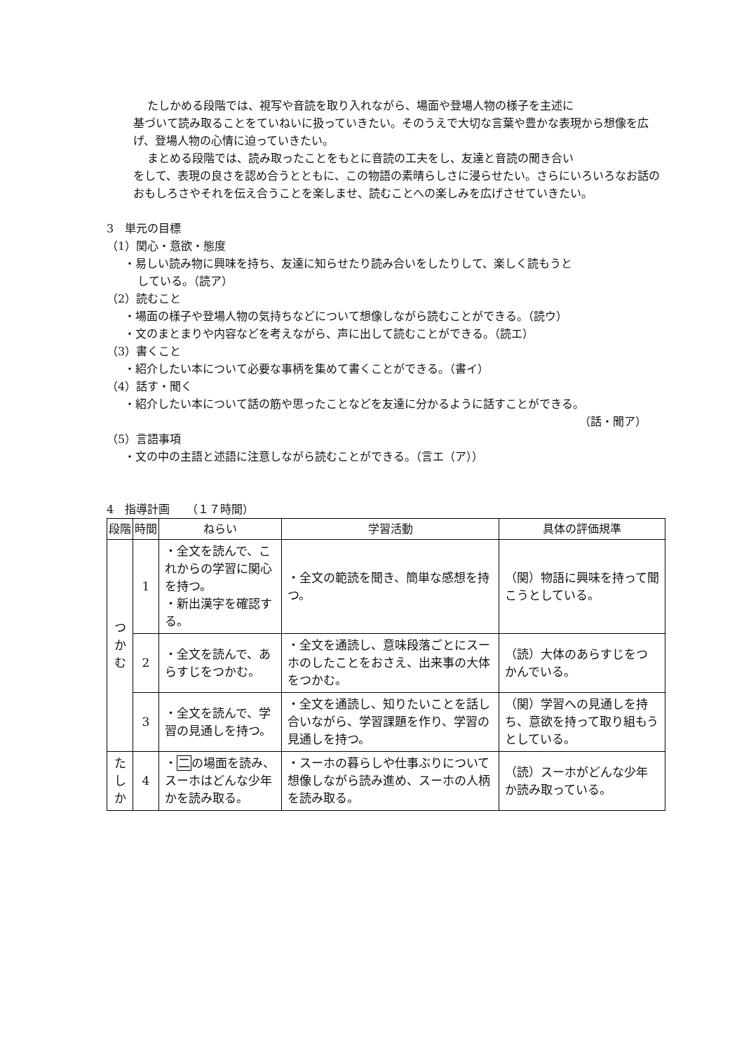たしかめる段階では、視写や音読を取り入れながら、場面や登場人物の様子を主述に
基づいて読み取ることをていねいに扱っていきたい。そのうえで大切な言葉や豊かな表現から想像を広げ、登場人物の心情に迫っていきたい。
まとめる段階では、読み取ったことをもとに音読の工夫をし、友達と音読の聞き合い
をして、表現の良さを認め合うとともに、この物語の素晴らしさに浸らせたい。さらにいろいろなお話のおもしろさやそれを伝え合うことを楽しませ、読むことへの楽しみを広げさせていきたい。
3　単元の目標
（1）関心・意欲・態度
・易しい読み物に興味を持ち、友達に知らせたり読み合いをしたりして、楽しく読もうと
している。（読ア）
（2）読むこと
・場面の様子や登場人物の気持ちなどについて想像しながら読むことができる。（読ウ）
・文のまとまりや内容などを考えながら、声に出して読むことができる。（読エ）
（3）書くこと
・紹介したい本について必要な事柄を集めて書くことができる。（書イ）
（4）話す・聞く
・紹介したい本について話の筋や思ったことなどを友達に分かるように話すことができる。
（話・聞ア）
（5）言語事項
・文の中の主語と述語に注意しながら読むことができる。（言エ（ア））
4　指導計画　　（１７時間）
| 段階 | 時間 | ねらい | 学習活動 | 具体の評価規準 |
| --- | --- | --- | --- | --- |
| つ か む | 1 | ・全文を読んで、これからの学習に関心を持つ。 ・新出漢字を確認する。 | ・全文の範読を聞き、簡単な感想を持つ。 | （関）物語に興味を持って聞こうとしている。 |
| | 2 | ・全文を読んで、あらすじをつかむ。 | ・全文を通読し、意味段落ごとにスーホのしたことをおさえ、出来事の大体をつかむ。 | （読）大体のあらすじをつかんでいる。 |
| | 3 | ・全文を読んで、学習の見通しを持つ。 | ・全文を通読し、知りたいことを話し合いながら、学習課題を作り、学習の見通しを持つ。 | （関）学習への見通しを持ち、意欲を持って取り組もうとしている。 |
| た し か | 4 | ・ 二 の場面を読み、スーホはどんな少年かを読み取る。 | ・スーホの暮らしや仕事ぶりについて想像しながら読み進め、スーホの人柄を読み取る。 | （読）スーホがどんな少年か読み取っている。 |